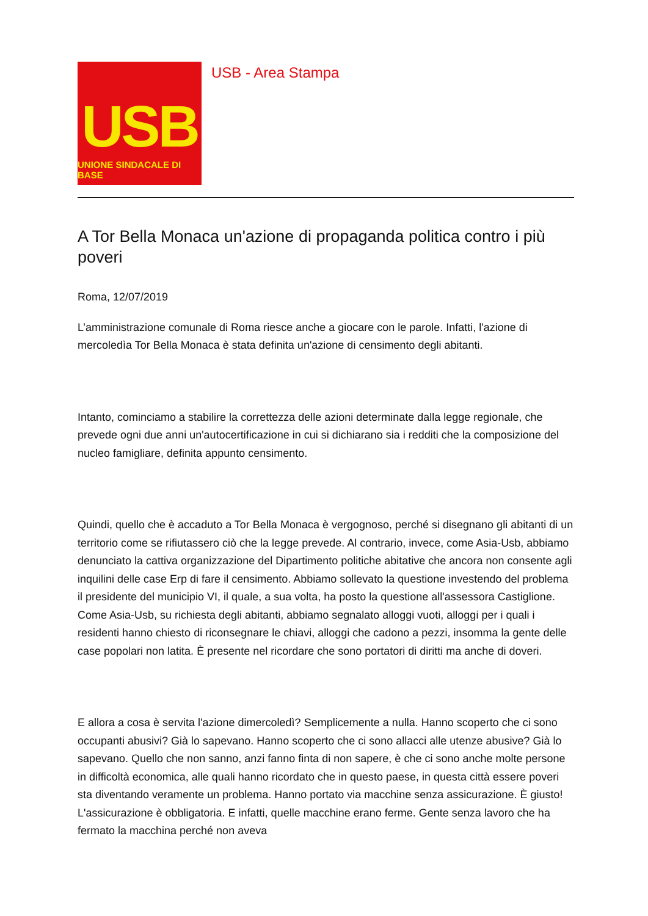USB
UNIONE SINDACALE DI BASE
USB - Area Stampa
A Tor Bella Monaca un'azione di propaganda politica contro i più poveri
Roma, 12/07/2019
L’amministrazione comunale di Roma riesce anche a giocare con le parole. Infatti, l'azione di mercoledìa Tor Bella Monaca è stata definita un'azione di censimento degli abitanti.
Intanto, cominciamo a stabilire la correttezza delle azioni determinate dalla legge regionale, che prevede ogni due anni un'autocertificazione in cui si dichiarano sia i redditi che la composizione del nucleo famigliare, definita appunto censimento.
Quindi, quello che è accaduto a Tor Bella Monaca è vergognoso, perché si disegnano gli abitanti di un territorio come se rifiutassero ciò che la legge prevede. Al contrario, invece, come Asia-Usb, abbiamo denunciato la cattiva organizzazione del Dipartimento politiche abitative che ancora non consente agli inquilini delle case Erp di fare il censimento. Abbiamo sollevato la questione investendo del problema il presidente del municipio VI, il quale, a sua volta, ha posto la questione all'assessora Castiglione. Come Asia-Usb, su richiesta degli abitanti, abbiamo segnalato alloggi vuoti, alloggi per i quali i residenti hanno chiesto di riconsegnare le chiavi, alloggi che cadono a pezzi, insomma la gente delle case popolari non latita. È presente nel ricordare che sono portatori di diritti ma anche di doveri.
E allora a cosa è servita l'azione dimercoledì? Semplicemente a nulla. Hanno scoperto che ci sono occupanti abusivi? Già lo sapevano. Hanno scoperto che ci sono allacci alle utenze abusive? Già lo sapevano. Quello che non sanno, anzi fanno finta di non sapere, è che ci sono anche molte persone in difficoltà economica, alle quali hanno ricordato che in questo paese, in questa città essere poveri sta diventando veramente un problema. Hanno portato via macchine senza assicurazione. È giusto! L'assicurazione è obbligatoria. E infatti, quelle macchine erano ferme. Gente senza lavoro che ha fermato la macchina perché non aveva